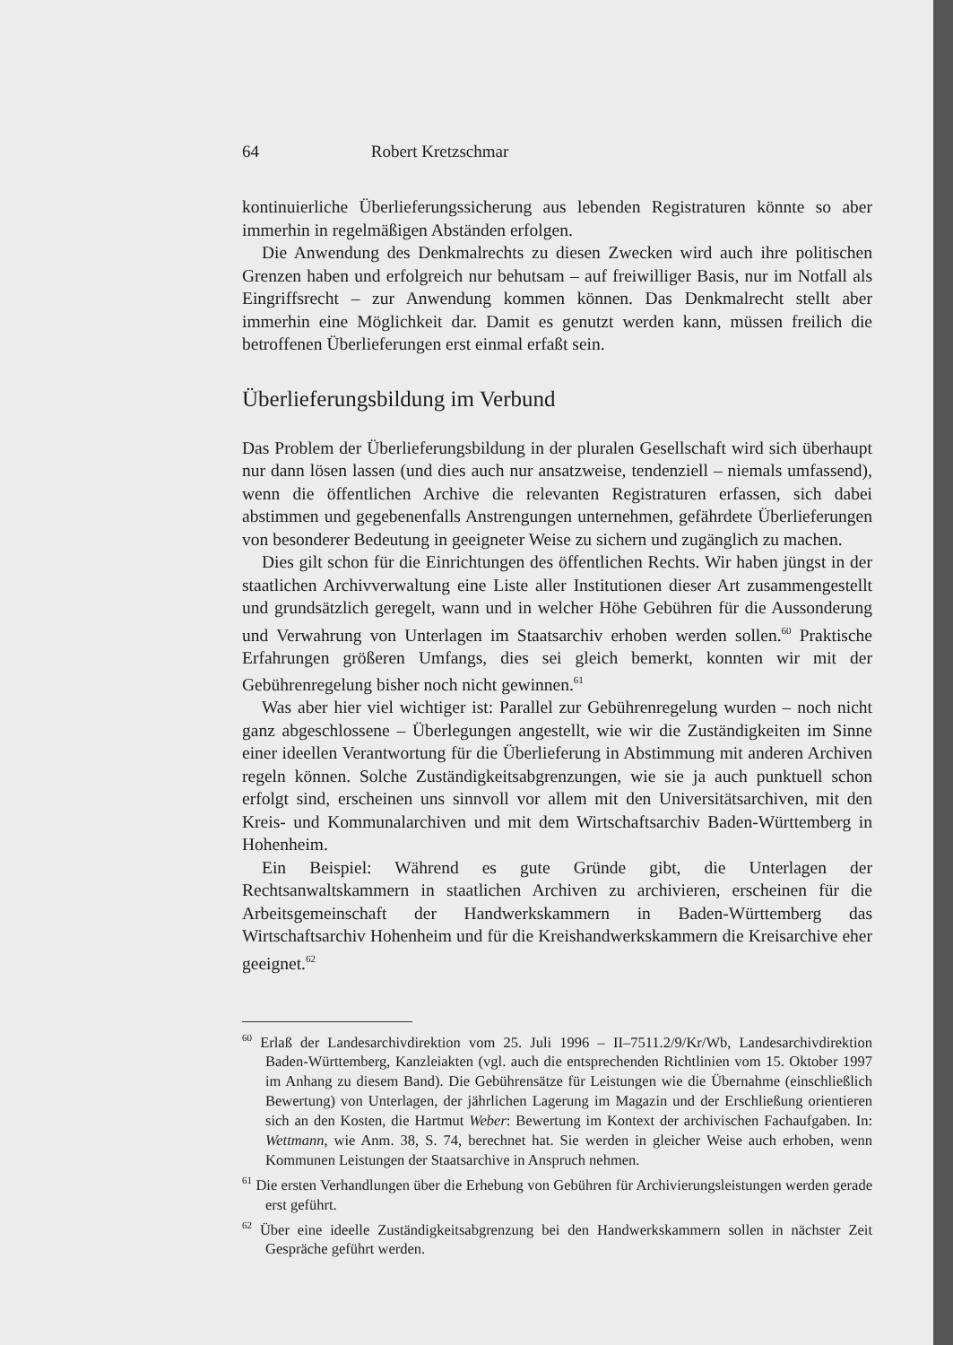64 Robert Kretzschmar
kontinuierliche Überlieferungssicherung aus lebenden Registraturen könnte so aber immerhin in regelmäßigen Abständen erfolgen.
Die Anwendung des Denkmalrechts zu diesen Zwecken wird auch ihre politischen Grenzen haben und erfolgreich nur behutsam – auf freiwilliger Basis, nur im Notfall als Eingriffsrecht – zur Anwendung kommen können. Das Denkmalrecht stellt aber immerhin eine Möglichkeit dar. Damit es genutzt werden kann, müssen freilich die betroffenen Überlieferungen erst einmal erfaßt sein.
Überlieferungsbildung im Verbund
Das Problem der Überlieferungsbildung in der pluralen Gesellschaft wird sich überhaupt nur dann lösen lassen (und dies auch nur ansatzweise, tendenziell – niemals umfassend), wenn die öffentlichen Archive die relevanten Registraturen erfassen, sich dabei abstimmen und gegebenenfalls Anstrengungen unternehmen, gefährdete Überlieferungen von besonderer Bedeutung in geeigneter Weise zu sichern und zugänglich zu machen.
Dies gilt schon für die Einrichtungen des öffentlichen Rechts. Wir haben jüngst in der staatlichen Archivverwaltung eine Liste aller Institutionen dieser Art zusammengestellt und grundsätzlich geregelt, wann und in welcher Höhe Gebühren für die Aussonderung und Verwahrung von Unterlagen im Staatsarchiv erhoben werden sollen.<sup>60</sup> Praktische Erfahrungen größeren Umfangs, dies sei gleich bemerkt, konnten wir mit der Gebührenregelung bisher noch nicht gewinnen.<sup>61</sup>
Was aber hier viel wichtiger ist: Parallel zur Gebührenregelung wurden – noch nicht ganz abgeschlossene – Überlegungen angestellt, wie wir die Zuständigkeiten im Sinne einer ideellen Verantwortung für die Überlieferung in Abstimmung mit anderen Archiven regeln können. Solche Zuständigkeitsabgrenzungen, wie sie ja auch punktuell schon erfolgt sind, erscheinen uns sinnvoll vor allem mit den Universitätsarchiven, mit den Kreis- und Kommunalarchiven und mit dem Wirtschaftsarchiv Baden-Württemberg in Hohenheim.
Ein Beispiel: Während es gute Gründe gibt, die Unterlagen der Rechtsanwaltskammern in staatlichen Archiven zu archivieren, erscheinen für die Arbeitsgemeinschaft der Handwerkskammern in Baden-Württemberg das Wirtschaftsarchiv Hohenheim und für die Kreishandwerkskammern die Kreisarchive eher geeignet.<sup>62</sup>
<sup>60</sup> Erlaß der Landesarchivdirektion vom 25. Juli 1996 – II–7511.2/9/Kr/Wb, Landesarchivdirektion Baden-Württemberg, Kanzleiakten (vgl. auch die entsprechenden Richtlinien vom 15. Oktober 1997 im Anhang zu diesem Band). Die Gebührensätze für Leistungen wie die Übernahme (einschließlich Bewertung) von Unterlagen, der jährlichen Lagerung im Magazin und der Erschließung orientieren sich an den Kosten, die Hartmut Weber: Bewertung im Kontext der archivischen Fachaufgaben. In: Wettmann, wie Anm. 38, S. 74, berechnet hat. Sie werden in gleicher Weise auch erhoben, wenn Kommunen Leistungen der Staatsarchive in Anspruch nehmen.
<sup>61</sup> Die ersten Verhandlungen über die Erhebung von Gebühren für Archivierungsleistungen werden gerade erst geführt.
<sup>62</sup> Über eine ideelle Zuständigkeitsabgrenzung bei den Handwerkskammern sollen in nächster Zeit Gespräche geführt werden.